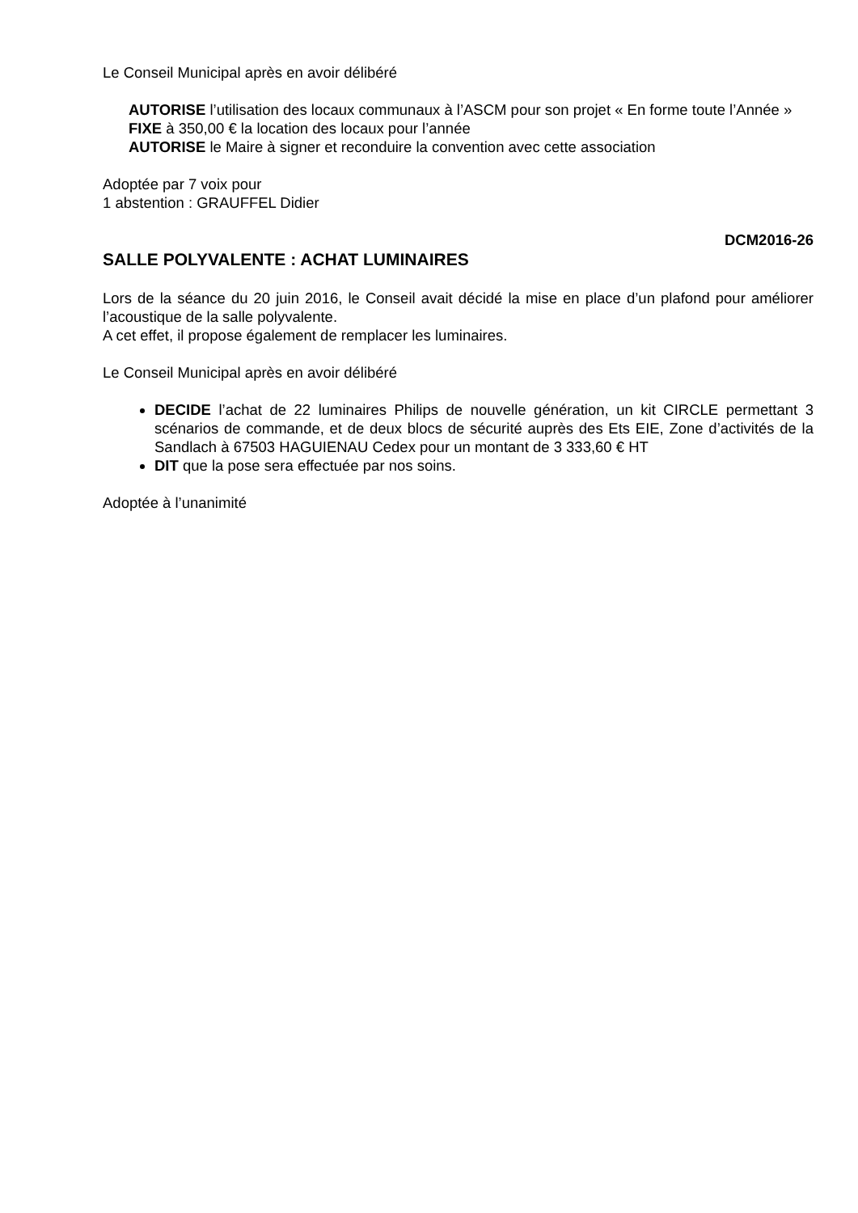Le Conseil Municipal après en avoir délibéré
AUTORISE l’utilisation des locaux communaux à l’ASCM pour son projet « En forme toute l’Année »
FIXE à 350,00 € la location des locaux pour l’année
AUTORISE le Maire à signer et reconduire la convention avec cette association
Adoptée par 7 voix pour
1 abstention : GRAUFFEL Didier
DCM2016-26
SALLE POLYVALENTE : ACHAT LUMINAIRES
Lors de la séance du 20 juin 2016, le Conseil avait décidé la mise en place d’un plafond pour améliorer l’acoustique de la salle polyvalente.
A cet effet, il propose également de remplacer les luminaires.
Le Conseil Municipal après en avoir délibéré
DECIDE l’achat de 22 luminaires Philips de nouvelle génération, un kit CIRCLE permettant 3 scénarios de commande, et de deux blocs de sécurité auprès des Ets EIE, Zone d’activités de la Sandlach à 67503 HAGUIENAU Cedex pour un montant de 3 333,60 € HT
DIT que la pose sera effectuée par nos soins.
Adoptée à l’unanimité